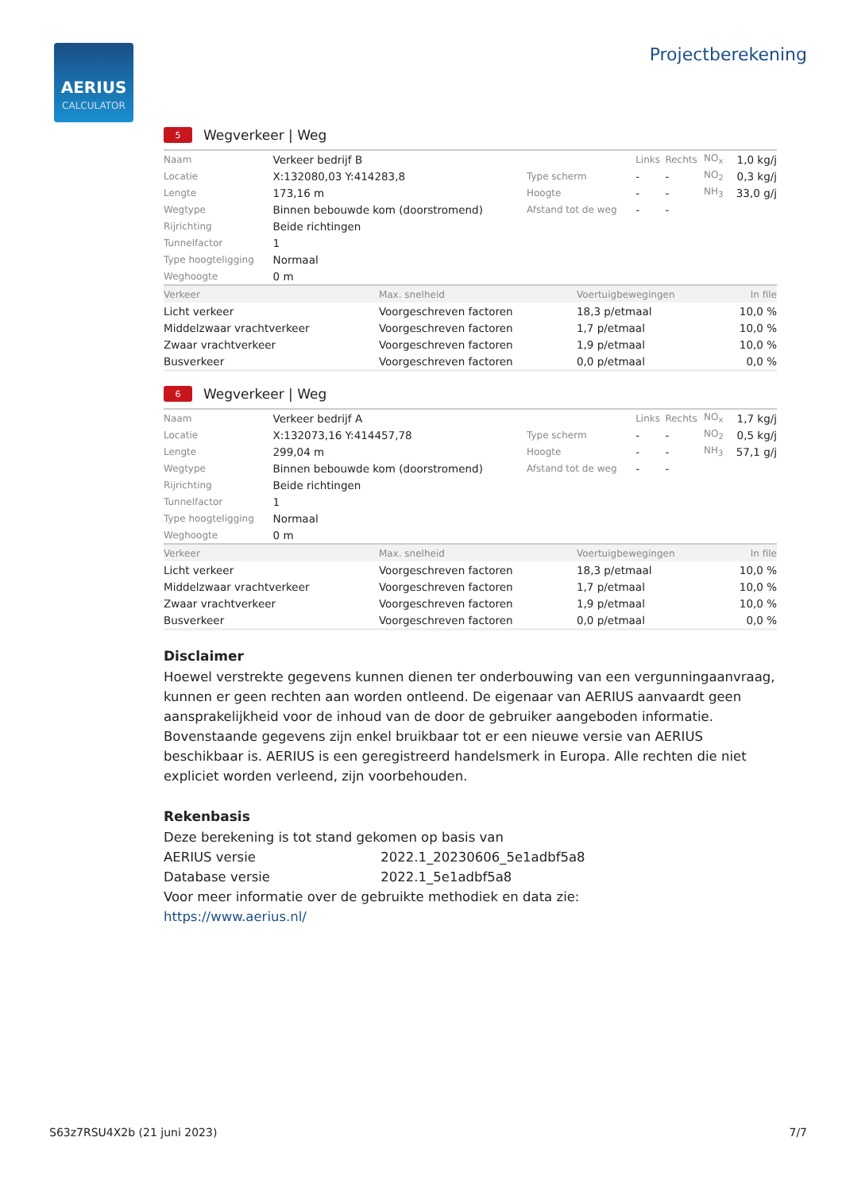AERIUS
CALCULATOR
Projectberekening
5 Wegverkeer | Weg
| Naam | Verkeer bedrijf B | | Links | Rechts | NO<sub>x</sub> | 1,0 kg/j |
| Locatie | X:132080,03 Y:414283,8 | Type scherm | - | - | NO<sub>2</sub> | 0,3 kg/j |
| Lengte | 173,16 m | Hoogte | - | - | NH<sub>3</sub> | 33,0 g/j |
| Wegtype | Binnen bebouwde kom (doorstromend) | Afstand tot de weg | - | - | | |
| Rijrichting | Beide richtingen | | | | | |
| Tunnelfactor | 1 | | | | | |
| Type hoogteligging | Normaal | | | | | |
| Weghoogte | 0 m | | | | | |
| Verkeer | Max. snelheid | Voertuigbewegingen | In file |
| --- | --- | --- | --- |
| Licht verkeer | Voorgeschreven factoren | 18,3 p/etmaal | 10,0 % |
| Middelzwaar vrachtverkeer | Voorgeschreven factoren | 1,7 p/etmaal | 10,0 % |
| Zwaar vrachtverkeer | Voorgeschreven factoren | 1,9 p/etmaal | 10,0 % |
| Busverkeer | Voorgeschreven factoren | 0,0 p/etmaal | 0,0 % |
6 Wegverkeer | Weg
| Naam | Verkeer bedrijf A | | Links | Rechts | NO<sub>x</sub> | 1,7 kg/j |
| Locatie | X:132073,16 Y:414457,78 | Type scherm | - | - | NO<sub>2</sub> | 0,5 kg/j |
| Lengte | 299,04 m | Hoogte | - | - | NH<sub>3</sub> | 57,1 g/j |
| Wegtype | Binnen bebouwde kom (doorstromend) | Afstand tot de weg | - | - | | |
| Rijrichting | Beide richtingen | | | | | |
| Tunnelfactor | 1 | | | | | |
| Type hoogteligging | Normaal | | | | | |
| Weghoogte | 0 m | | | | | |
| Verkeer | Max. snelheid | Voertuigbewegingen | In file |
| --- | --- | --- | --- |
| Licht verkeer | Voorgeschreven factoren | 18,3 p/etmaal | 10,0 % |
| Middelzwaar vrachtverkeer | Voorgeschreven factoren | 1,7 p/etmaal | 10,0 % |
| Zwaar vrachtverkeer | Voorgeschreven factoren | 1,9 p/etmaal | 10,0 % |
| Busverkeer | Voorgeschreven factoren | 0,0 p/etmaal | 0,0 % |
Disclaimer
Hoewel verstrekte gegevens kunnen dienen ter onderbouwing van een vergunningaanvraag, kunnen er geen rechten aan worden ontleend. De eigenaar van AERIUS aanvaardt geen aansprakelijkheid voor de inhoud van de door de gebruiker aangeboden informatie. Bovenstaande gegevens zijn enkel bruikbaar tot er een nieuwe versie van AERIUS beschikbaar is. AERIUS is een geregistreerd handelsmerk in Europa. Alle rechten die niet expliciet worden verleend, zijn voorbehouden.
Rekenbasis
Deze berekening is tot stand gekomen op basis van
AERIUS versie 2022.1_20230606_5e1adbf5a8
Database versie 2022.1_5e1adbf5a8
Voor meer informatie over de gebruikte methodiek en data zie:
https://www.aerius.nl/
S63z7RSU4X2b (21 juni 2023) 7/7